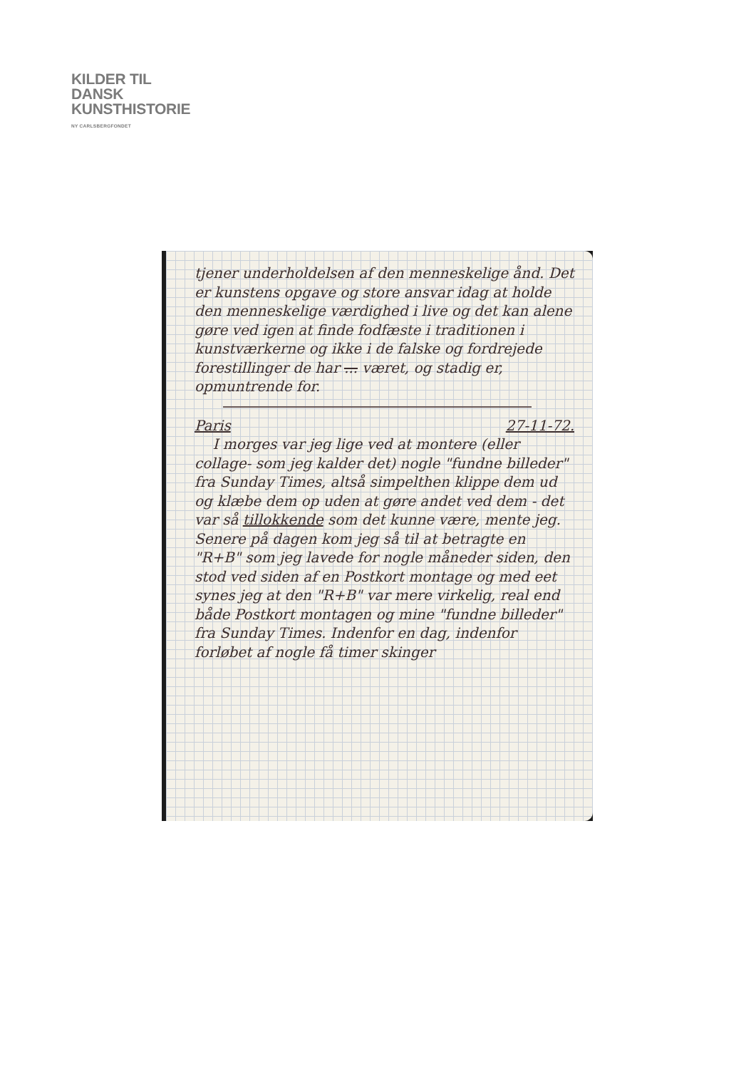KILDER TIL
DANSK
KUNSTHISTORIE
NY CARLSBERGFONDET
tjener underholdelsen af den menneskelige ånd. Det er kunstens opgave og store ansvar idag at holde den menneskelige værdighed i live og det kan alene gøre ved igen at finde fodfæste i traditionen i kunstværkerne og ikke i de falske og fordrejede forestillinger de har ... været, og stadig er, opmuntrende for.
Paris 27-11-72.
I morges var jeg lige ved at montere (eller collage- som jeg kalder det) nogle "fundne billeder" fra Sunday Times, altså simpelthen klippe dem ud og klæbe dem op uden at gøre andet ved dem - det var så tillokkende som det kunne være, mente jeg. Senere på dagen kom jeg så til at betragte en "R+B" som jeg lavede for nogle måneder siden, den stod ved siden af en Postkort montage og med eet synes jeg at den "R+B" var mere virkelig, real end både Postkort montagen og mine "fundne billeder" fra Sunday Times. Indenfor en dag, indenfor forløbet af nogle få timer skinger